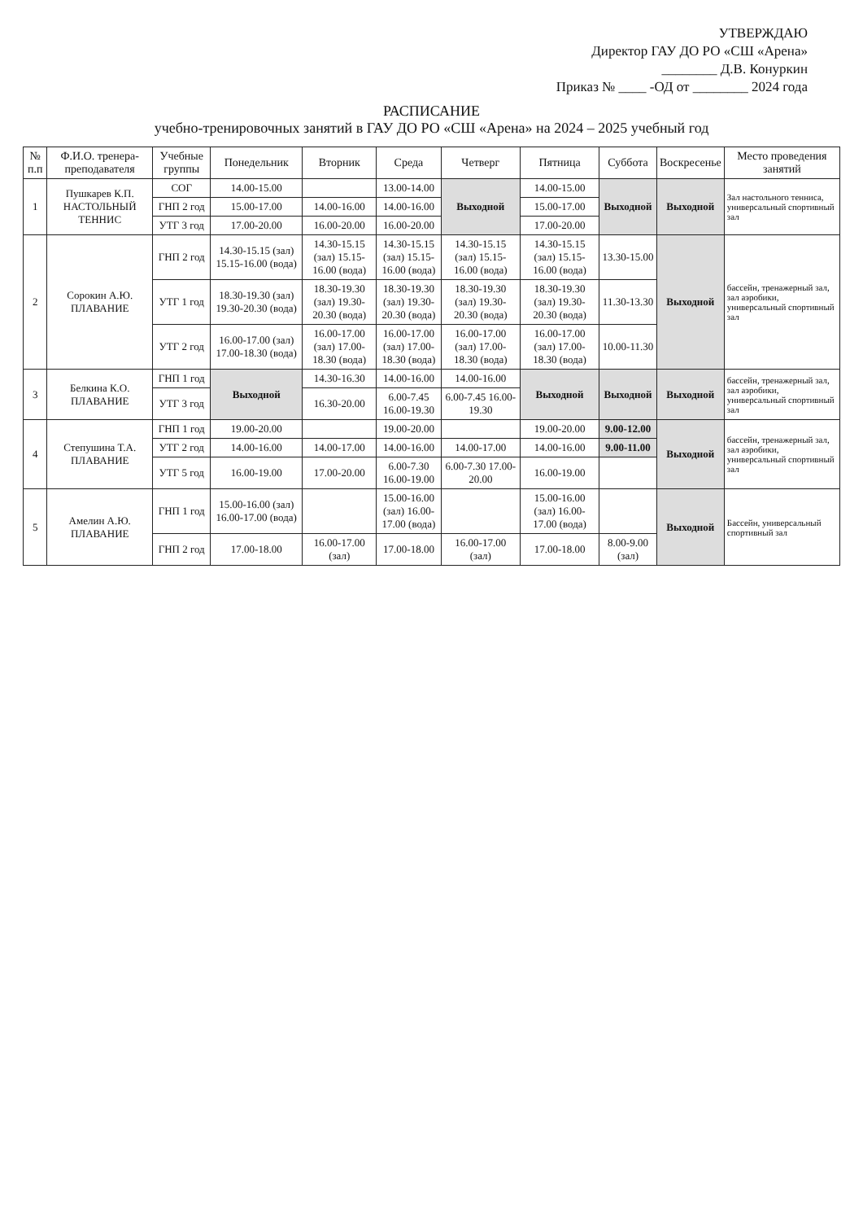УТВЕРЖДАЮ
Директор ГАУ ДО РО «СШ «Арена»
________ Д.В. Конуркин
Приказ № ____ -ОД от ________ 2024 года
РАСПИСАНИЕ
учебно-тренировочных занятий в ГАУ ДО РО «СШ «Арена» на 2024 – 2025 учебный год
| № п.п | Ф.И.О. тренера-преподавателя | Учебные группы | Понедельник | Вторник | Среда | Четверг | Пятница | Суббота | Воскресенье | Место проведения занятий |
| --- | --- | --- | --- | --- | --- | --- | --- | --- | --- | --- |
| 1 | Пушкарев К.П. НАСТОЛЬНЫЙ ТЕННИС | СОГ | 14.00-15.00 | | 13.00-14.00 | Выходной | 14.00-15.00 | Выходной | Выходной | Зал настольного тенниса, универсальный спортивный зал |
| | | ГНП 2 год | 15.00-17.00 | 14.00-16.00 | 14.00-16.00 | | 15.00-17.00 | | | |
| | | УТГ 3 год | 17.00-20.00 | 16.00-20.00 | 16.00-20.00 | | 17.00-20.00 | | | |
| 2 | Сорокин А.Ю. ПЛАВАНИЕ | ГНП 2 год | 14.30-15.15 (зал) 15.15-16.00 (вода) | 14.30-15.15 (зал) 15.15-16.00 (вода) | 14.30-15.15 (зал) 15.15-16.00 (вода) | 14.30-15.15 (зал) 15.15-16.00 (вода) | 14.30-15.15 (зал) 15.15-16.00 (вода) | 13.30-15.00 | Выходной | бассейн, тренажерный зал, зал аэробики, универсальный спортивный зал |
| | | УТГ 1 год | 18.30-19.30 (зал) 19.30-20.30 (вода) | 18.30-19.30 (зал) 19.30-20.30 (вода) | 18.30-19.30 (зал) 19.30-20.30 (вода) | 18.30-19.30 (зал) 19.30-20.30 (вода) | 18.30-19.30 (зал) 19.30-20.30 (вода) | 11.30-13.30 | | |
| | | УТГ 2 год | 16.00-17.00 (зал) 17.00-18.30 (вода) | 16.00-17.00 (зал) 17.00-18.30 (вода) | 16.00-17.00 (зал) 17.00-18.30 (вода) | 16.00-17.00 (зал) 17.00-18.30 (вода) | 16.00-17.00 (зал) 17.00-18.30 (вода) | 10.00-11.30 | | |
| 3 | Белкина К.О. ПЛАВАНИЕ | ГНП 1 год | Выходной | 14.30-16.30 | 14.00-16.00 | 14.00-16.00 | Выходной | Выходной | Выходной | бассейн, тренажерный зал, зал аэробики, универсальный спортивный зал |
| | | УТГ 3 год | | 16.30-20.00 | 6.00-7.45 16.00-19.30 | 6.00-7.45 16.00-19.30 | | | | |
| 4 | Степушина Т.А. ПЛАВАНИЕ | ГНП 1 год | 19.00-20.00 | | 19.00-20.00 | | 19.00-20.00 | 9.00-12.00 | Выходной | бассейн, тренажерный зал, зал аэробики, универсальный спортивный зал |
| | | УТГ 2 год | 14.00-16.00 | 14.00-17.00 | 14.00-16.00 | 14.00-17.00 | 14.00-16.00 | 9.00-11.00 | | |
| | | УТГ 5 год | 16.00-19.00 | 17.00-20.00 | 6.00-7.30 16.00-19.00 | 6.00-7.30 17.00-20.00 | 16.00-19.00 | | | |
| 5 | Амелин А.Ю. ПЛАВАНИЕ | ГНП 1 год | 15.00-16.00 (зал) 16.00-17.00 (вода) | | 15.00-16.00 (зал) 16.00-17.00 (вода) | | 15.00-16.00 (зал) 16.00-17.00 (вода) | | Выходной | Бассейн, универсальный спортивный зал |
| | | ГНП 2 год | 17.00-18.00 | 16.00-17.00 (зал) | 17.00-18.00 | 16.00-17.00 (зал) | 17.00-18.00 | 8.00-9.00 (зал) | | |